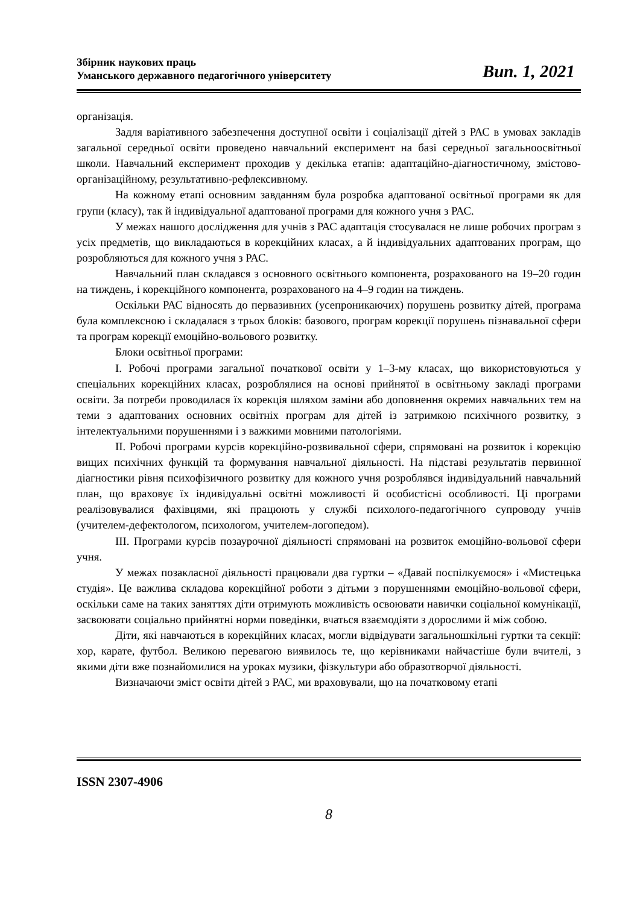Збірник наукових праць
Уманського державного педагогічного університету
Вип. 1, 2021
організація.
Задля варіативного забезпечення доступної освіти і соціалізації дітей з РАС в умовах закладів загальної середньої освіти проведено навчальний експеримент на базі середньої загальноосвітньої школи. Навчальний експеримент проходив у декілька етапів: адаптаційно-діагностичному, змістово-організаційному, результативно-рефлексивному.
На кожному етапі основним завданням була розробка адаптованої освітньої програми як для групи (класу), так й індивідуальної адаптованої програми для кожного учня з РАС.
У межах нашого дослідження для учнів з РАС адаптація стосувалася не лише робочих програм з усіх предметів, що викладаються в корекційних класах, а й індивідуальних адаптованих програм, що розробляються для кожного учня з РАС.
Навчальний план складався з основного освітнього компонента, розрахованого на 19–20 годин на тиждень, і корекційного компонента, розрахованого на 4–9 годин на тиждень.
Оскільки РАС відносять до первазивних (усепроникаючих) порушень розвитку дітей, програма була комплексною і складалася з трьох блоків: базового, програм корекції порушень пізнавальної сфери та програм корекції емоційно-вольового розвитку.
Блоки освітньої програми:
І. Робочі програми загальної початкової освіти у 1–3-му класах, що використовуються у спеціальних корекційних класах, розроблялися на основі прийнятої в освітньому закладі програми освіти. За потреби проводилася їх корекція шляхом заміни або доповнення окремих навчальних тем на теми з адаптованих основних освітніх програм для дітей із затримкою психічного розвитку, з інтелектуальними порушеннями і з важкими мовними патологіями.
ІІ. Робочі програми курсів корекційно-розвивальної сфери, спрямовані на розвиток і корекцію вищих психічних функцій та формування навчальної діяльності. На підставі результатів первинної діагностики рівня психофізичного розвитку для кожного учня розроблявся індивідуальний навчальний план, що враховує їх індивідуальні освітні можливості й особистісні особливості. Ці програми реалізовувалися фахівцями, які працюють у службі психолого-педагогічного супроводу учнів (учителем-дефектологом, психологом, учителем-логопедом).
ІІІ. Програми курсів позаурочної діяльності спрямовані на розвиток емоційно-вольової сфери учня.
У межах позакласної діяльності працювали два гуртки – «Давай поспілкуємося» і «Мистецька студія». Це важлива складова корекційної роботи з дітьми з порушеннями емоційно-вольової сфери, оскільки саме на таких заняттях діти отримують можливість освоювати навички соціальної комунікації, засвоювати соціально прийнятні норми поведінки, вчаться взаємодіяти з дорослими й між собою.
Діти, які навчаються в корекційних класах, могли відвідувати загальношкільні гуртки та секції: хор, карате, футбол. Великою перевагою виявилось те, що керівниками найчастіше були вчителі, з якими діти вже познайомилися на уроках музики, фізкультури або образотворчої діяльності.
Визначаючи зміст освіти дітей з РАС, ми враховували, що на початковому етапі
ISSN 2307-4906
8